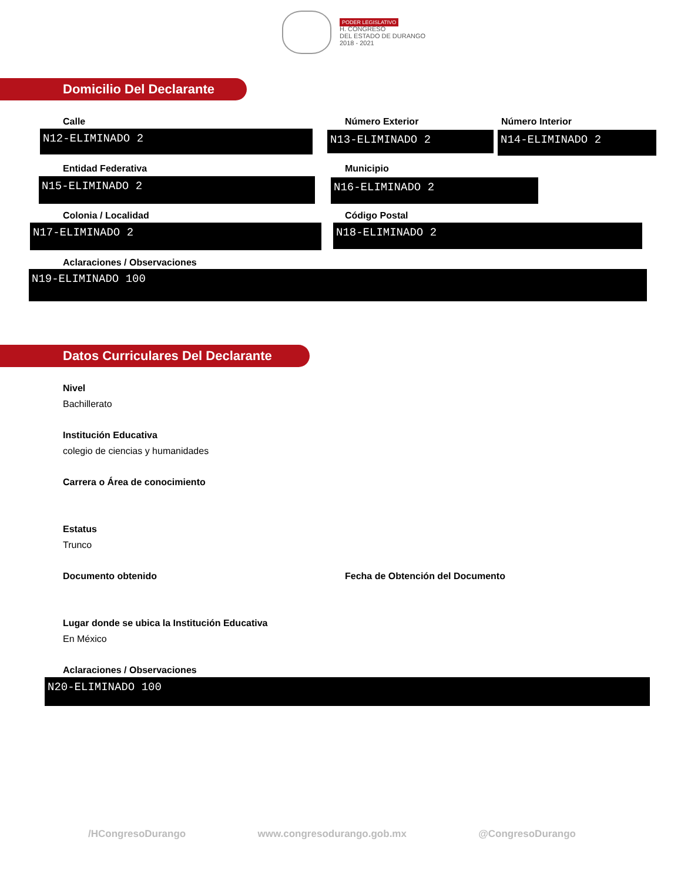PODER LEGISLATIVO
H. CONGRESO
DEL ESTADO DE DURANGO
2018 - 2021
Domicilio Del Declarante
Calle Número Exterior Número Interior
N12-ELIMINADO 2 N13-ELIMINADO 2 N14-ELIMINADO 2
Entidad Federativa Municipio
N15-ELIMINADO 2 N16-ELIMINADO 2
Colonia / Localidad Código Postal
N17-ELIMINADO 2 N18-ELIMINADO 2
Aclaraciones / Observaciones
N19-ELIMINADO 100
Datos Curriculares Del Declarante
Nivel
Bachillerato
Institución Educativa
colegio de ciencias y humanidades
Carrera o Área de conocimiento
Estatus
Trunco
Documento obtenido
Fecha de Obtención del Documento
Lugar donde se ubica la Institución Educativa
En México
Aclaraciones / Observaciones
N20-ELIMINADO 100
/HCongresoDurango www.congresodurango.gob.mx @CongresoDurango